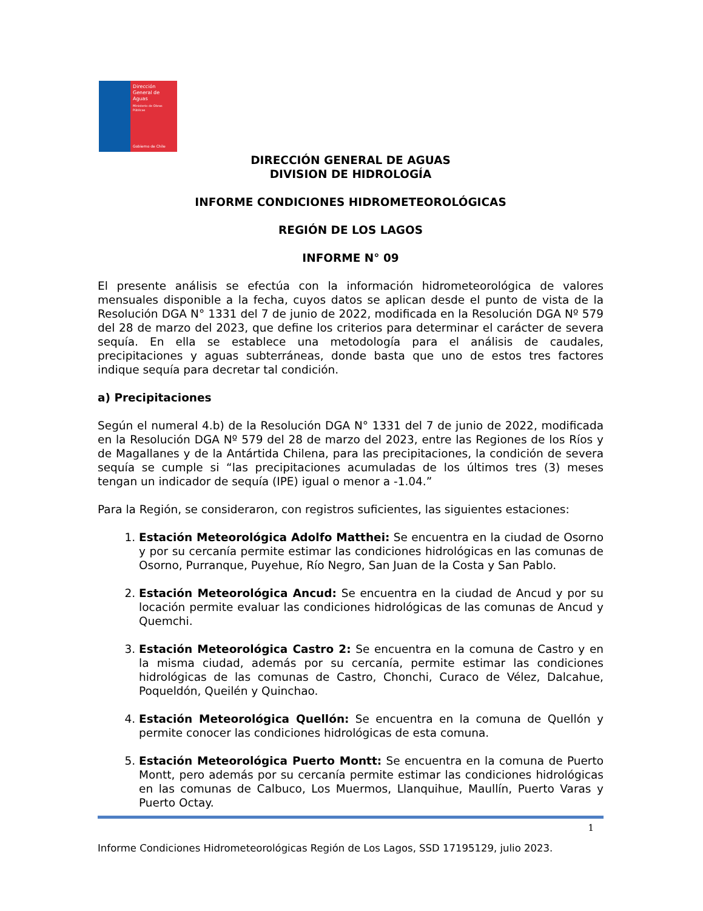Dirección
General de
Aguas
Ministerio de Obras Públicas
Gobierno de Chile
DIRECCIÓN GENERAL DE AGUAS
DIVISION DE HIDROLOGÍA
INFORME CONDICIONES HIDROMETEOROLÓGICAS
REGIÓN DE LOS LAGOS
INFORME N° 09
El presente análisis se efectúa con la información hidrometeorológica de valores mensuales disponible a la fecha, cuyos datos se aplican desde el punto de vista de la Resolución DGA N° 1331 del 7 de junio de 2022, modificada en la Resolución DGA Nº 579 del 28 de marzo del 2023, que define los criterios para determinar el carácter de severa sequía. En ella se establece una metodología para el análisis de caudales, precipitaciones y aguas subterráneas, donde basta que uno de estos tres factores indique sequía para decretar tal condición.
a) Precipitaciones
Según el numeral 4.b) de la Resolución DGA N° 1331 del 7 de junio de 2022, modificada en la Resolución DGA Nº 579 del 28 de marzo del 2023, entre las Regiones de los Ríos y de Magallanes y de la Antártida Chilena, para las precipitaciones, la condición de severa sequía se cumple si “las precipitaciones acumuladas de los últimos tres (3) meses tengan un indicador de sequía (IPE) igual o menor a -1.04.”
Para la Región, se consideraron, con registros suficientes, las siguientes estaciones:
1. Estación Meteorológica Adolfo Matthei: Se encuentra en la ciudad de Osorno y por su cercanía permite estimar las condiciones hidrológicas en las comunas de Osorno, Purranque, Puyehue, Río Negro, San Juan de la Costa y San Pablo.
2. Estación Meteorológica Ancud: Se encuentra en la ciudad de Ancud y por su locación permite evaluar las condiciones hidrológicas de las comunas de Ancud y Quemchi.
3. Estación Meteorológica Castro 2: Se encuentra en la comuna de Castro y en la misma ciudad, además por su cercanía, permite estimar las condiciones hidrológicas de las comunas de Castro, Chonchi, Curaco de Vélez, Dalcahue, Poqueldón, Queilén y Quinchao.
4. Estación Meteorológica Quellón: Se encuentra en la comuna de Quellón y permite conocer las condiciones hidrológicas de esta comuna.
5. Estación Meteorológica Puerto Montt: Se encuentra en la comuna de Puerto Montt, pero además por su cercanía permite estimar las condiciones hidrológicas en las comunas de Calbuco, Los Muermos, Llanquihue, Maullín, Puerto Varas y Puerto Octay.
1
Informe Condiciones Hidrometeorológicas Región de Los Lagos, SSD 17195129, julio 2023.